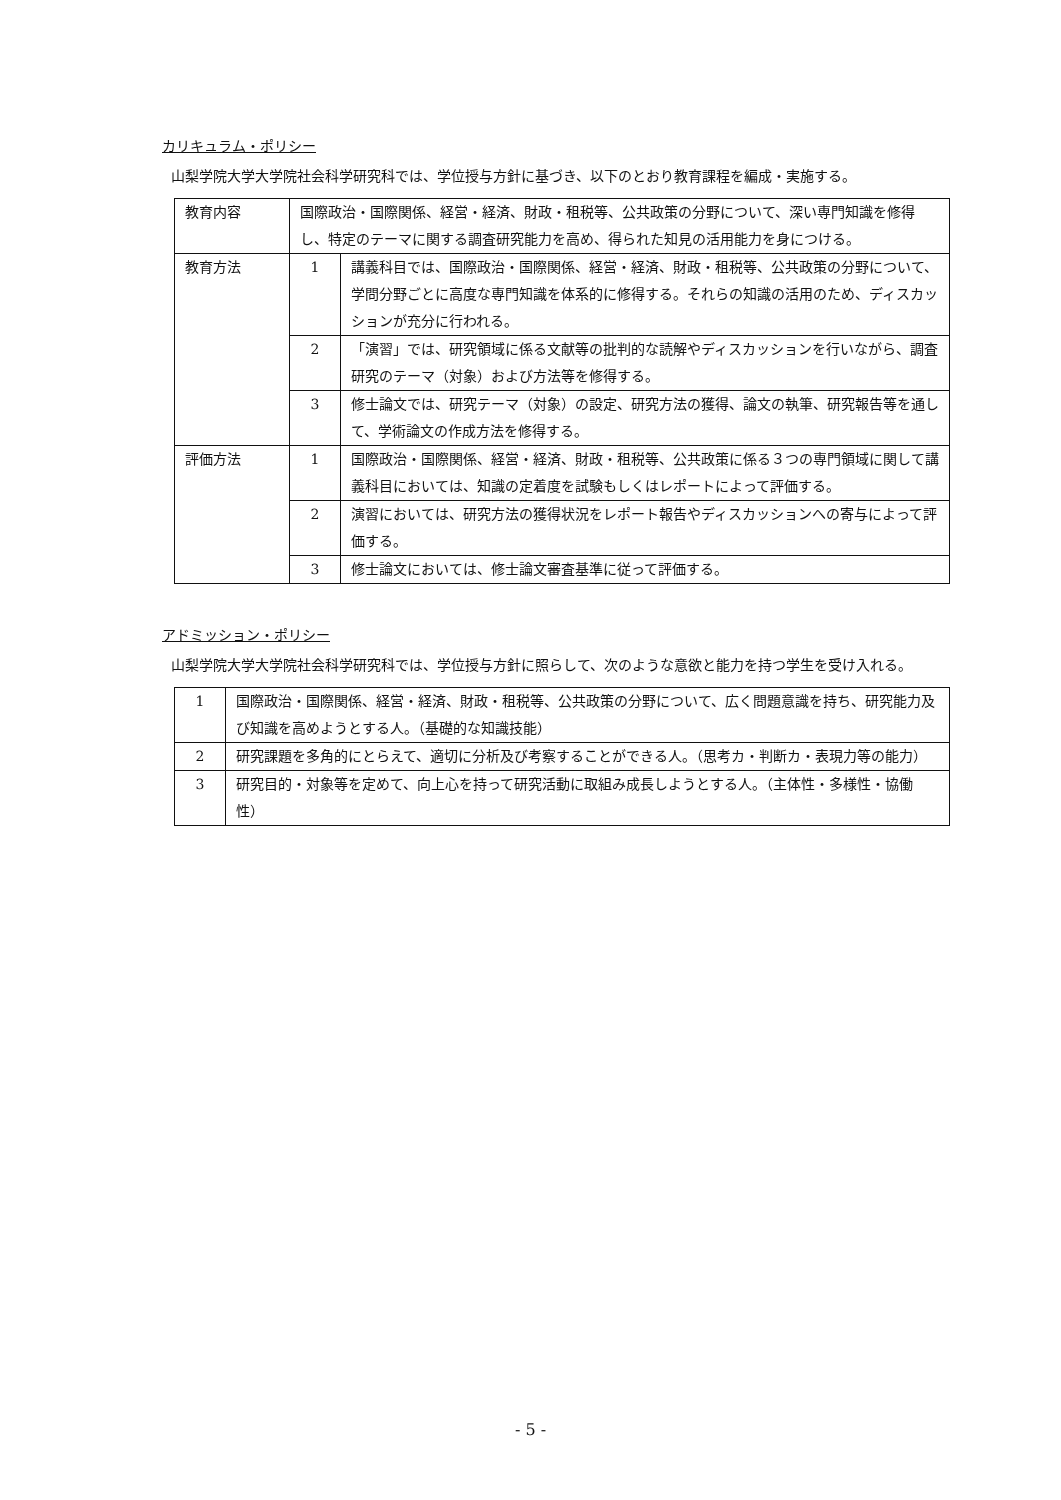カリキュラム・ポリシー
山梨学院大学大学院社会科学研究科では、学位授与方針に基づき、以下のとおり教育課程を編成・実施する。
| 教育内容 | 国際政治・国際関係、経営・経済、財政・租税等、公共政策の分野について、深い専門知識を修得し、特定のテーマに関する調査研究能力を高め、得られた知見の活用能力を身につける。 | |
| 教育方法 | 1 | 講義科目では、国際政治・国際関係、経営・経済、財政・租税等、公共政策の分野について、学問分野ごとに高度な専門知識を体系的に修得する。それらの知識の活用のため、ディスカッションが充分に行われる。 |
| | 2 | 「演習」では、研究領域に係る文献等の批判的な読解やディスカッションを行いながら、調査研究のテーマ（対象）および方法等を修得する。 |
| | 3 | 修士論文では、研究テーマ（対象）の設定、研究方法の獲得、論文の執筆、研究報告等を通して、学術論文の作成方法を修得する。 |
| 評価方法 | 1 | 国際政治・国際関係、経営・経済、財政・租税等、公共政策に係る３つの専門領域に関して講義科目においては、知識の定着度を試験もしくはレポートによって評価する。 |
| | 2 | 演習においては、研究方法の獲得状況をレポート報告やディスカッションへの寄与によって評価する。 |
| | 3 | 修士論文においては、修士論文審査基準に従って評価する。 |
アドミッション・ポリシー
山梨学院大学大学院社会科学研究科では、学位授与方針に照らして、次のような意欲と能力を持つ学生を受け入れる。
| 1 | 国際政治・国際関係、経営・経済、財政・租税等、公共政策の分野について、広く問題意識を持ち、研究能力及び知識を高めようとする人。（基礎的な知識技能） |
| 2 | 研究課題を多角的にとらえて、適切に分析及び考察することができる人。（思考カ・判断カ・表現力等の能力） |
| 3 | 研究目的・対象等を定めて、向上心を持って研究活動に取組み成長しようとする人。（主体性・多様性・協働性） |
- 5 -